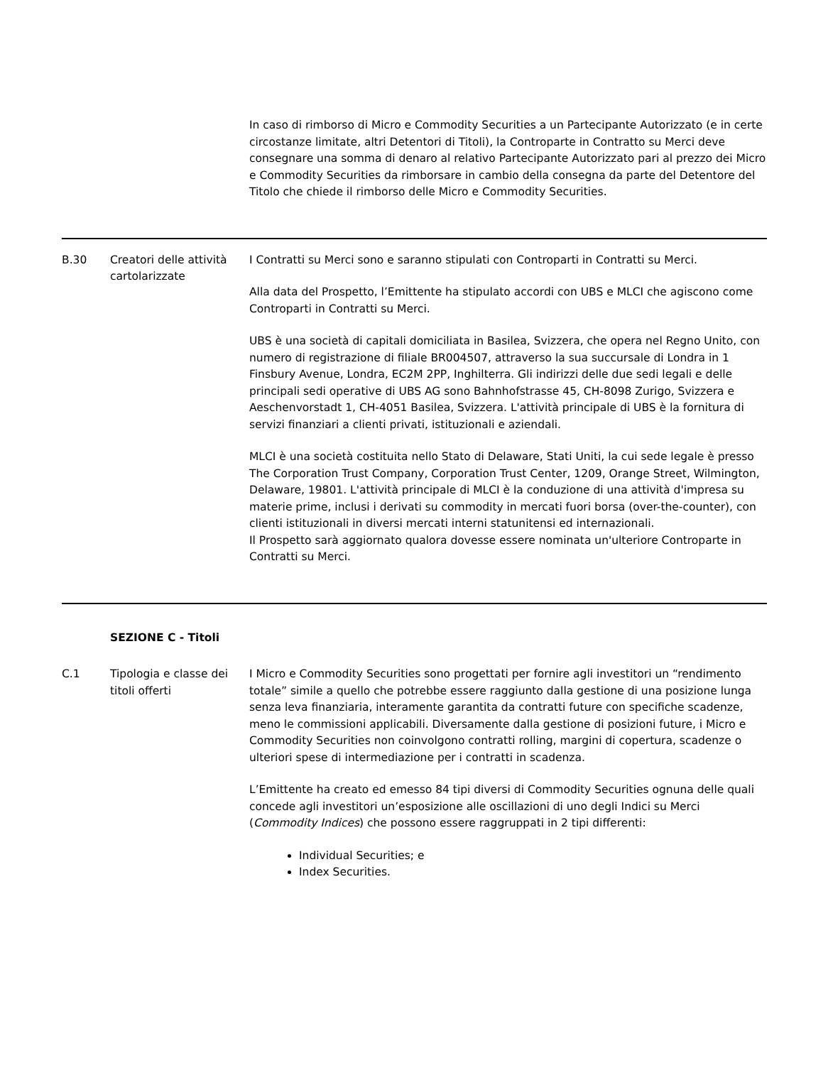| | | In caso di rimborso di Micro e Commodity Securities a un Partecipante Autorizzato (e in certe circostanze limitate, altri Detentori di Titoli), la Controparte in Contratto su Merci deve consegnare una somma di denaro al relativo Partecipante Autorizzato pari al prezzo dei Micro e Commodity Securities da rimborsare in cambio della consegna da parte del Detentore del Titolo che chiede il rimborso delle Micro e Commodity Securities. |
| B.30 | Creatori delle attività cartolarizzate | I Contratti su Merci sono e saranno stipulati con Controparti in Contratti su Merci. Alla data del Prospetto, l’Emittente ha stipulato accordi con UBS e MLCI che agiscono come Controparti in Contratti su Merci. UBS è una società di capitali domiciliata in Basilea, Svizzera, che opera nel Regno Unito, con numero di registrazione di filiale BR004507, attraverso la sua succursale di Londra in 1 Finsbury Avenue, Londra, EC2M 2PP, Inghilterra. Gli indirizzi delle due sedi legali e delle principali sedi operative di UBS AG sono Bahnhofstrasse 45, CH-8098 Zurigo, Svizzera e Aeschenvorstadt 1, CH-4051 Basilea, Svizzera. L'attività principale di UBS è la fornitura di servizi finanziari a clienti privati, istituzionali e aziendali. MLCI è una società costituita nello Stato di Delaware, Stati Uniti, la cui sede legale è presso The Corporation Trust Company, Corporation Trust Center, 1209, Orange Street, Wilmington, Delaware, 19801. L'attività principale di MLCI è la conduzione di una attività d'impresa su materie prime, inclusi i derivati su commodity in mercati fuori borsa (over-the-counter), con clienti istituzionali in diversi mercati interni statunitensi ed internazionali. Il Prospetto sarà aggiornato qualora dovesse essere nominata un'ulteriore Controparte in Contratti su Merci. |
| SEZIONE C - Titoli | | |
| C.1 | Tipologia e classe dei titoli offerti | I Micro e Commodity Securities sono progettati per fornire agli investitori un “rendimento totale” simile a quello che potrebbe essere raggiunto dalla gestione di una posizione lunga senza leva finanziaria, interamente garantita da contratti future con specifiche scadenze, meno le commissioni applicabili. Diversamente dalla gestione di posizioni future, i Micro e Commodity Securities non coinvolgono contratti rolling, margini di copertura, scadenze o ulteriori spese di intermediazione per i contratti in scadenza. L’Emittente ha creato ed emesso 84 tipi diversi di Commodity Securities ognuna delle quali concede agli investitori un’esposizione alle oscillazioni di uno degli Indici su Merci ( Commodity Indices ) che possono essere raggruppati in 2 tipi differenti: Individual Securities; e Index Securities. |